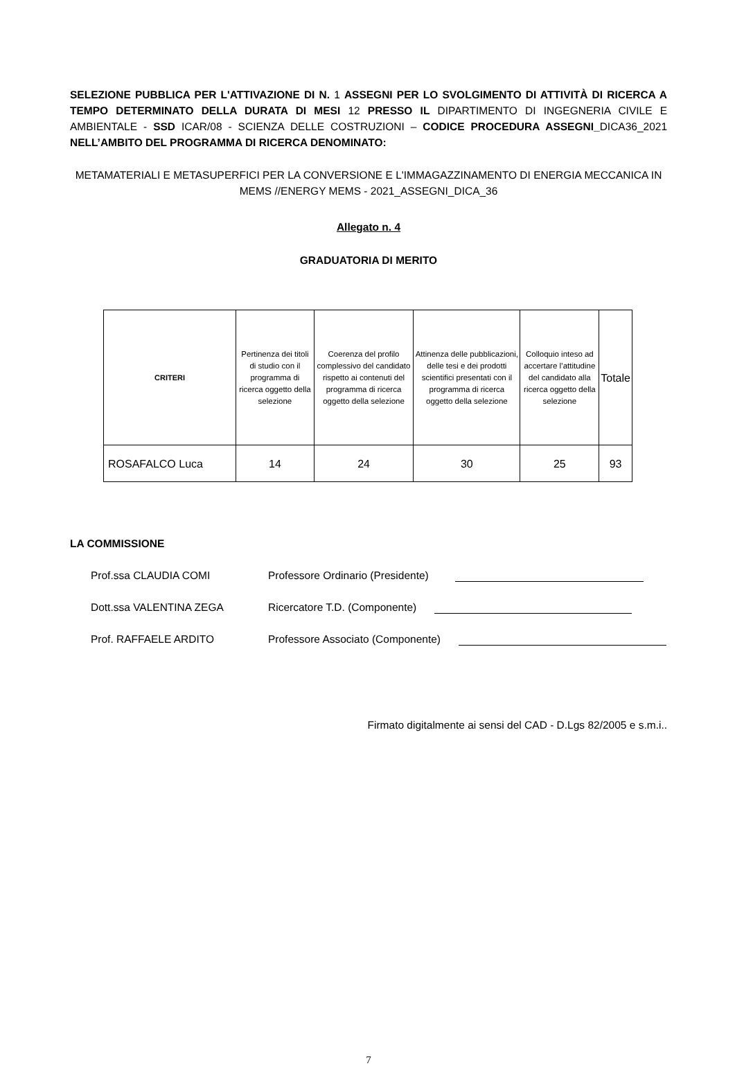SELEZIONE PUBBLICA PER L'ATTIVAZIONE DI N. 1 ASSEGNI PER LO SVOLGIMENTO DI ATTIVITÀ DI RICERCA A TEMPO DETERMINATO DELLA DURATA DI MESI 12 PRESSO IL DIPARTIMENTO DI INGEGNERIA CIVILE E AMBIENTALE - SSD ICAR/08 - SCIENZA DELLE COSTRUZIONI – CODICE PROCEDURA ASSEGNI_DICA36_2021 NELL’AMBITO DEL PROGRAMMA DI RICERCA DENOMINATO:
METAMATERIALI E METASUPERFICI PER LA CONVERSIONE E L'IMMAGAZZINAMENTO DI ENERGIA MECCANICA IN MEMS //ENERGY MEMS - 2021_ASSEGNI_DICA_36
Allegato n. 4
GRADUATORIA DI MERITO
| CRITERI | Pertinenza dei titoli di studio con il programma di ricerca oggetto della selezione | Coerenza del profilo complessivo del candidato rispetto ai contenuti del programma di ricerca oggetto della selezione | Attinenza delle pubblicazioni, delle tesi e dei prodotti scientifici presentati con il programma di ricerca oggetto della selezione | Colloquio inteso ad accertare l’attitudine del candidato alla ricerca oggetto della selezione | Totale |
| --- | --- | --- | --- | --- | --- |
| ROSAFALCO Luca | 14 | 24 | 30 | 25 | 93 |
LA COMMISSIONE
Prof.ssa CLAUDIA COMI Professore Ordinario (Presidente)
Dott.ssa VALENTINA ZEGA Ricercatore T.D. (Componente)
Prof. RAFFAELE ARDITO Professore Associato (Componente)
Firmato digitalmente ai sensi del CAD - D.Lgs 82/2005 e s.m.i..
7